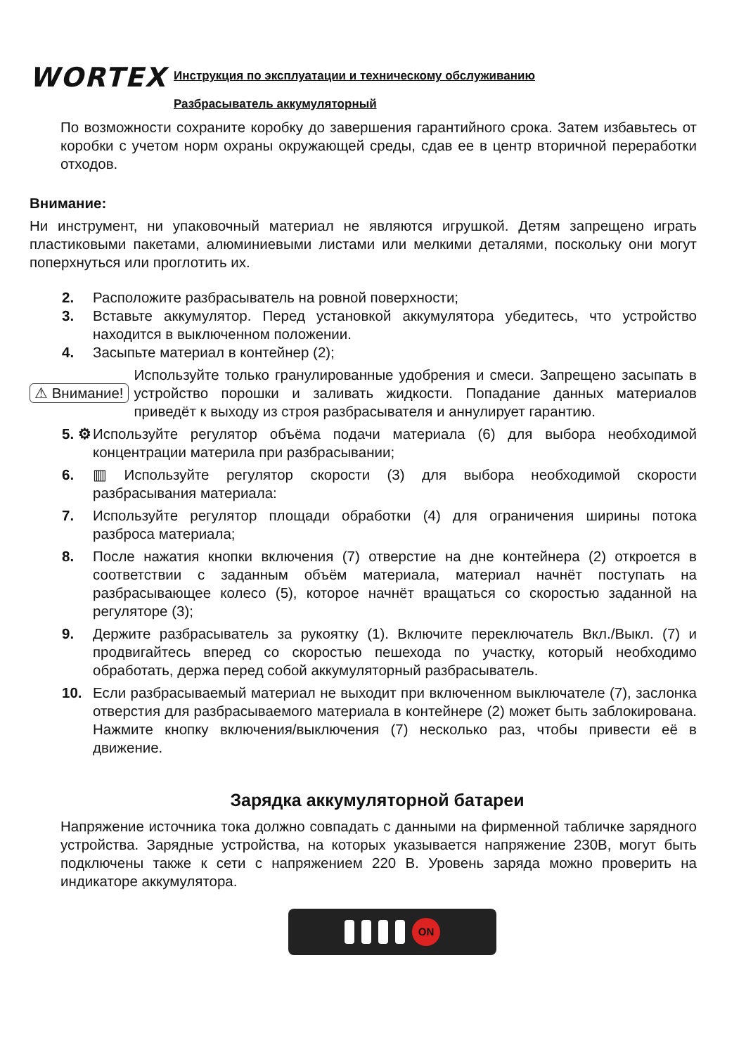WORTEX
Инструкция по эксплуатации и техническому обслуживанию
Разбрасыватель аккумуляторный
По возможности сохраните коробку до завершения гарантийного срока. Затем избавьтесь от коробки с учетом норм охраны окружающей среды, сдав ее в центр вторичной переработки отходов.
Внимание:
Ни инструмент, ни упаковочный материал не являются игрушкой. Детям запрещено играть пластиковыми пакетами, алюминиевыми листами или мелкими деталями, поскольку они могут поперхнуться или проглотить их.
2. Расположите разбрасыватель на ровной поверхности;
3. Вставьте аккумулятор. Перед установкой аккумулятора убедитесь, что устройство находится в выключенном положении.
4. Засыпьте материал в контейнер (2);
⚠ Внимание!
Используйте только гранулированные удобрения и смеси. Запрещено засыпать в устройство порошки и заливать жидкости. Попадание данных материалов приведёт к выходу из строя разбрасывателя и аннулирует гарантию.
5. ⚙
Используйте регулятор объёма подачи материала (6) для выбора необходимой концентрации материла при разбрасывании;
6. ▥ Используйте регулятор скорости (3) для выбора необходимой скорости разбрасывания материала:
7. Используйте регулятор площади обработки (4) для ограничения ширины потока разброса материала;
8. После нажатия кнопки включения (7) отверстие на дне контейнера (2) откроется в соответствии с заданным объём материала, материал начнёт поступать на разбрасывающее колесо (5), которое начнёт вращаться со скоростью заданной на регуляторе (3);
9. Держите разбрасыватель за рукоятку (1). Включите переключатель Вкл./Выкл. (7) и продвигайтесь вперед со скоростью пешехода по участку, который необходимо обработать, держа перед собой аккумуляторный разбрасыватель.
10. Если разбрасываемый материал не выходит при включенном выключателе (7), заслонка отверстия для разбрасываемого материала в контейнере (2) может быть заблокирована. Нажмите кнопку включения/выключения (7) несколько раз, чтобы привести её в движение.
Зарядка аккумуляторной батареи
Напряжение источника тока должно совпадать с данными на фирменной табличке зарядного устройства. Зарядные устройства, на которых указывается напряжение 230В, могут быть подключены также к сети с напряжением 220 В. Уровень заряда можно проверить на индикаторе аккумулятора.
ON